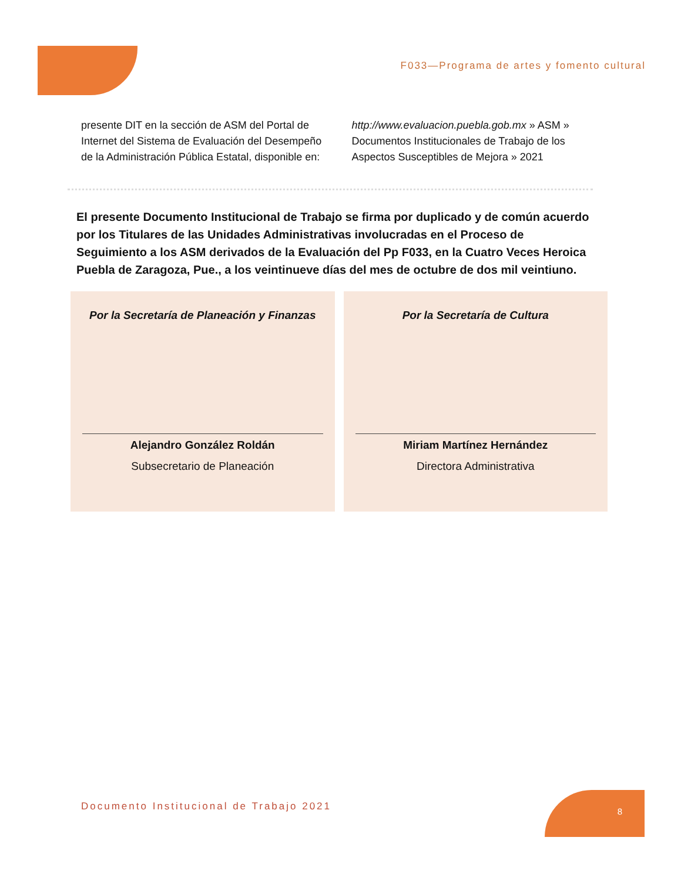F033—Programa de artes y fomento cultural
presente DIT en la sección de ASM del Portal de Internet del Sistema de Evaluación del Desempeño de la Administración Pública Estatal, disponible en:
http://www.evaluacion.puebla.gob.mx » ASM » Documentos Institucionales de Trabajo de los Aspectos Susceptibles de Mejora » 2021
El presente Documento Institucional de Trabajo se firma por duplicado y de común acuerdo por los Titulares de las Unidades Administrativas involucradas en el Proceso de Seguimiento a los ASM derivados de la Evaluación del Pp F033, en la Cuatro Veces Heroica Puebla de Zaragoza, Pue., a los veintinueve días del mes de octubre de dos mil veintiuno.
Por la Secretaría de Planeación y Finanzas
Alejandro González Roldán
Subsecretario de Planeación
Por la Secretaría de Cultura
Miriam Martínez Hernández
Directora Administrativa
Documento Institucional de Trabajo 2021
8